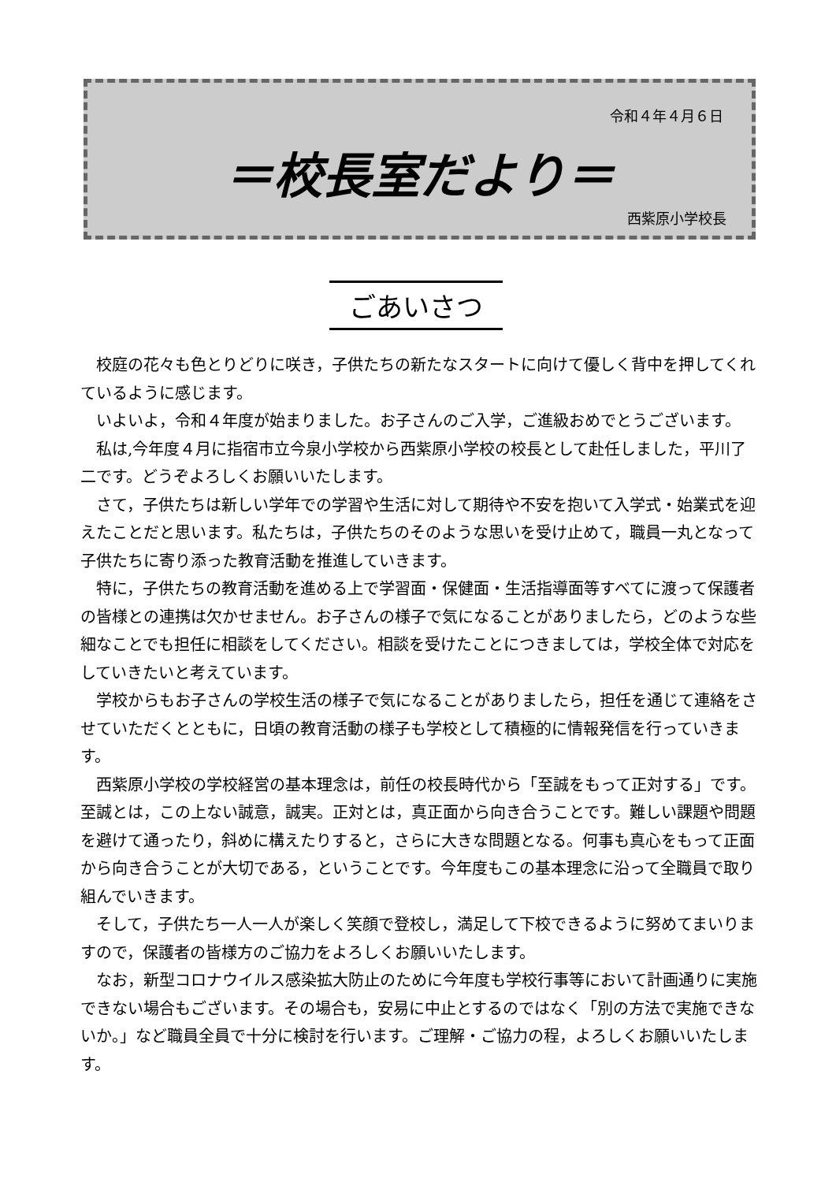令和４年４月６日
＝校長室だより＝
西紫原小学校長
ごあいさつ
校庭の花々も色とりどりに咲き，子供たちの新たなスタートに向けて優しく背中を押してくれているように感じます。
いよいよ，令和４年度が始まりました。お子さんのご入学，ご進級おめでとうございます。
私は,今年度４月に指宿市立今泉小学校から西紫原小学校の校長として赴任しました，平川了二です。どうぞよろしくお願いいたします。
さて，子供たちは新しい学年での学習や生活に対して期待や不安を抱いて入学式・始業式を迎えたことだと思います。私たちは，子供たちのそのような思いを受け止めて，職員一丸となって子供たちに寄り添った教育活動を推進していきます。
特に，子供たちの教育活動を進める上で学習面・保健面・生活指導面等すべてに渡って保護者の皆様との連携は欠かせません。お子さんの様子で気になることがありましたら，どのような些細なことでも担任に相談をしてください。相談を受けたことにつきましては，学校全体で対応をしていきたいと考えています。
学校からもお子さんの学校生活の様子で気になることがありましたら，担任を通じて連絡をさせていただくとともに，日頃の教育活動の様子も学校として積極的に情報発信を行っていきます。
西紫原小学校の学校経営の基本理念は，前任の校長時代から「至誠をもって正対する」です。至誠とは，この上ない誠意，誠実。正対とは，真正面から向き合うことです。難しい課題や問題を避けて通ったり，斜めに構えたりすると，さらに大きな問題となる。何事も真心をもって正面から向き合うことが大切である，ということです。今年度もこの基本理念に沿って全職員で取り組んでいきます。
そして，子供たち一人一人が楽しく笑顔で登校し，満足して下校できるように努めてまいりますので，保護者の皆様方のご協力をよろしくお願いいたします。
なお，新型コロナウイルス感染拡大防止のために今年度も学校行事等において計画通りに実施できない場合もございます。その場合も，安易に中止とするのではなく「別の方法で実施できないか。」など職員全員で十分に検討を行います。ご理解・ご協力の程，よろしくお願いいたします。